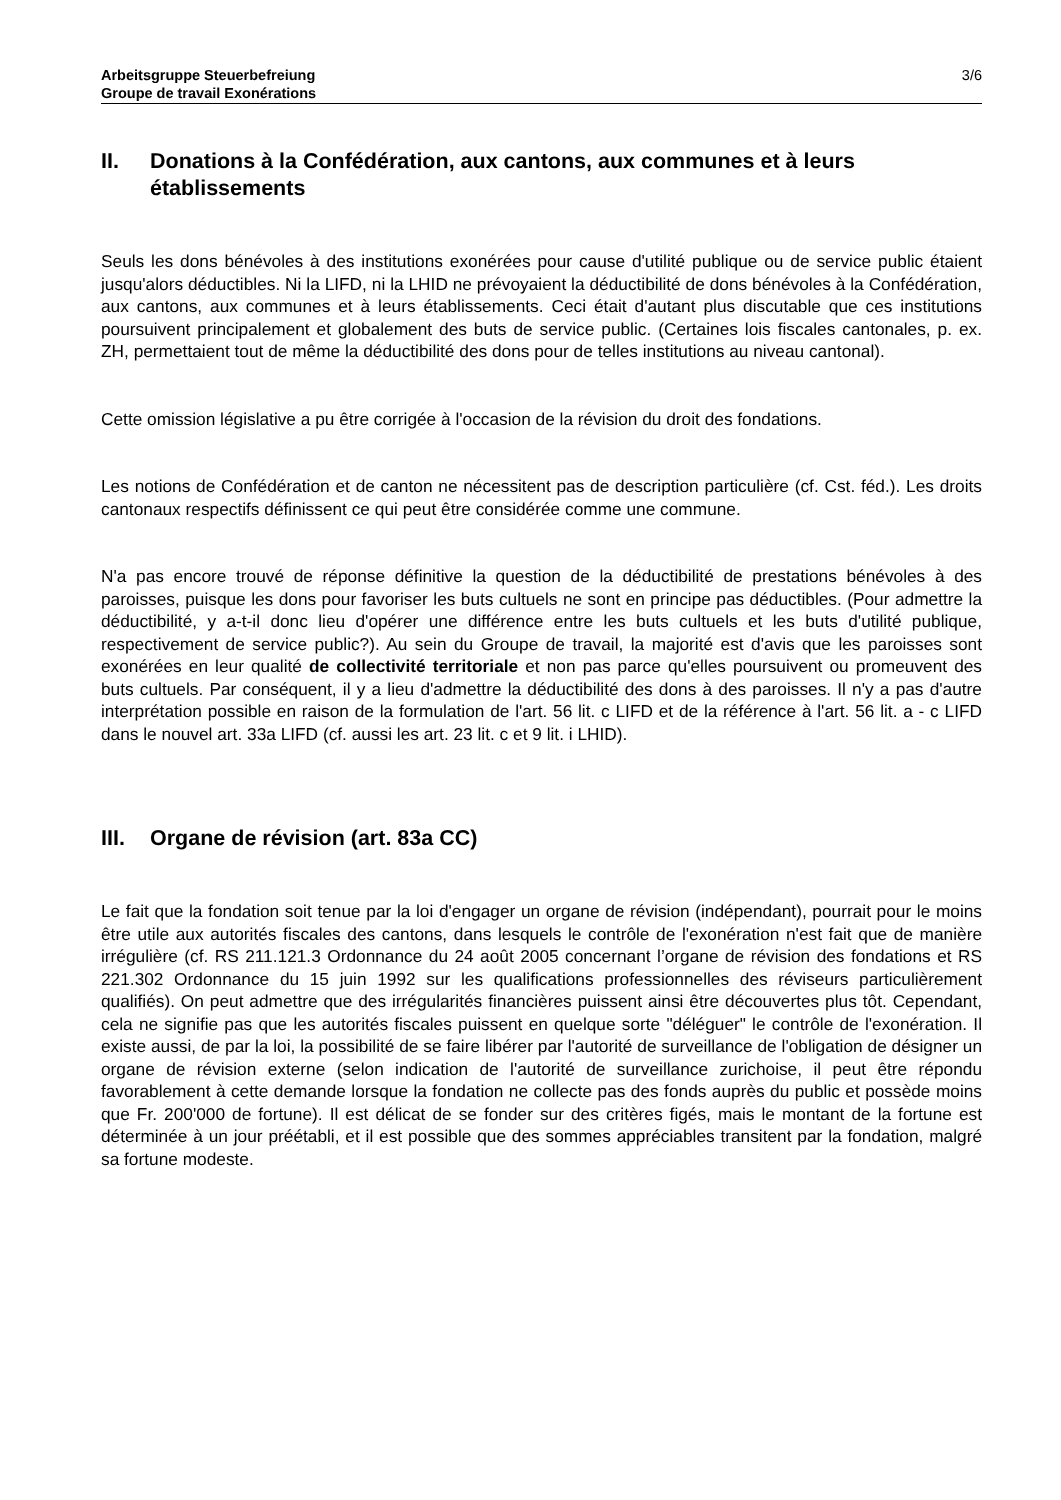Arbeitsgruppe Steuerbefreiung
Groupe de travail Exonérations
3/6
II. Donations à la Confédération, aux cantons, aux communes et à leurs établissements
Seuls les dons bénévoles à des institutions exonérées pour cause d'utilité publique ou de service public étaient jusqu'alors déductibles. Ni la LIFD, ni la LHID ne prévoyaient la déductibilité de dons bénévoles à la Confédération, aux cantons, aux communes et à leurs établissements. Ceci était d'autant plus discutable que ces institutions poursuivent principalement et globalement des buts de service public. (Certaines lois fiscales cantonales, p. ex. ZH, permettaient tout de même la déductibilité des dons pour de telles institutions au niveau cantonal).
Cette omission législative a pu être corrigée à l'occasion de la révision du droit des fondations.
Les notions de Confédération et de canton ne nécessitent pas de description particulière (cf. Cst. féd.). Les droits cantonaux respectifs définissent ce qui peut être considérée comme une commune.
N'a pas encore trouvé de réponse définitive la question de la déductibilité de prestations bénévoles à des paroisses, puisque les dons pour favoriser les buts cultuels ne sont en principe pas déductibles. (Pour admettre la déductibilité, y a-t-il donc lieu d'opérer une différence entre les buts cultuels et les buts d'utilité publique, respectivement de service public?). Au sein du Groupe de travail, la majorité est d'avis que les paroisses sont exonérées en leur qualité de collectivité territoriale et non pas parce qu'elles poursuivent ou promeuvent des buts cultuels. Par conséquent, il y a lieu d'admettre la déductibilité des dons à des paroisses. Il n'y a pas d'autre interprétation possible en raison de la formulation de l'art. 56 lit. c LIFD et de la référence à l'art. 56 lit. a - c LIFD dans le nouvel art. 33a LIFD (cf. aussi les art. 23 lit. c et 9 lit. i LHID).
III. Organe de révision (art. 83a CC)
Le fait que la fondation soit tenue par la loi d'engager un organe de révision (indépendant), pourrait pour le moins être utile aux autorités fiscales des cantons, dans lesquels le contrôle de l'exonération n'est fait que de manière irrégulière (cf. RS 211.121.3 Ordonnance du 24 août 2005 concernant l’organe de révision des fondations et RS 221.302 Ordonnance du 15 juin 1992 sur les qualifications professionnelles des réviseurs particulièrement qualifiés). On peut admettre que des irrégularités financières puissent ainsi être découvertes plus tôt. Cependant, cela ne signifie pas que les autorités fiscales puissent en quelque sorte "déléguer" le contrôle de l'exonération. Il existe aussi, de par la loi, la possibilité de se faire libérer par l'autorité de surveillance de l'obligation de désigner un organe de révision externe (selon indication de l'autorité de surveillance zurichoise, il peut être répondu favorablement à cette demande lorsque la fondation ne collecte pas des fonds auprès du public et possède moins que Fr. 200'000 de fortune). Il est délicat de se fonder sur des critères figés, mais le montant de la fortune est déterminée à un jour préétabli, et il est possible que des sommes appréciables transitent par la fondation, malgré sa fortune modeste.